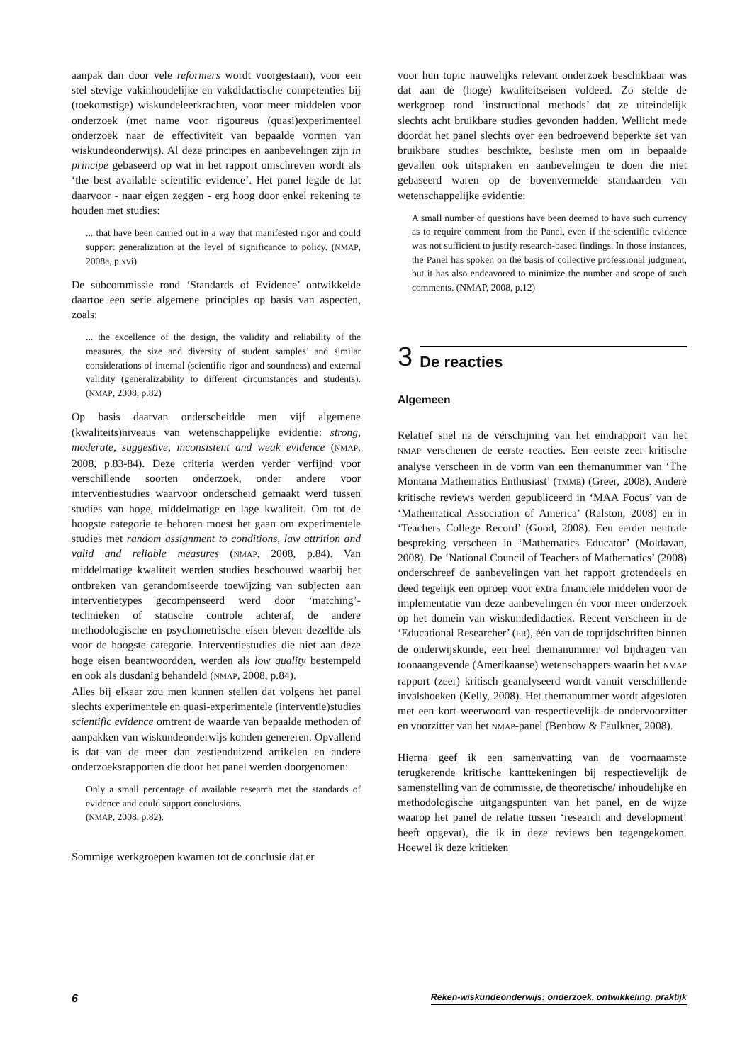aanpak dan door vele reformers wordt voorgestaan), voor een stel stevige vakinhoudelijke en vakdidactische competenties bij (toekomstige) wiskundeleerkrachten, voor meer middelen voor onderzoek (met name voor rigoureus (quasi)experimenteel onderzoek naar de effectiviteit van bepaalde vormen van wiskundeonderwijs). Al deze principes en aanbevelingen zijn in principe gebaseerd op wat in het rapport omschreven wordt als ‘the best available scientific evidence’. Het panel legde de lat daarvoor - naar eigen zeggen - erg hoog door enkel rekening te houden met studies:
... that have been carried out in a way that manifested rigor and could support generalization at the level of significance to policy. (NMAP, 2008a, p.xvi)
De subcommissie rond ‘Standards of Evidence’ ontwikkelde daartoe een serie algemene principles op basis van aspecten, zoals:
... the excellence of the design, the validity and reliability of the measures, the size and diversity of student samples’ and similar considerations of internal (scientific rigor and soundness) and external validity (generalizability to different circumstances and students). (NMAP, 2008, p.82)
Op basis daarvan onderscheidde men vijf algemene (kwaliteits)niveaus van wetenschappelijke evidentie: strong, moderate, suggestive, inconsistent and weak evidence (NMAP, 2008, p.83-84). Deze criteria werden verder verfijnd voor verschillende soorten onderzoek, onder andere voor interventiestudies waarvoor onderscheid gemaakt werd tussen studies van hoge, middelmatige en lage kwaliteit. Om tot de hoogste categorie te behoren moest het gaan om experimentele studies met random assignment to conditions, law attrition and valid and reliable measures (NMAP, 2008, p.84). Van middelmatige kwaliteit werden studies beschouwd waarbij het ontbreken van gerandomiseerde toewijzing van subjecten aan interventietypes gecompenseerd werd door ‘matching’-technieken of statische controle achteraf; de andere methodologische en psychometrische eisen bleven dezelfde als voor de hoogste categorie. Interventiestudies die niet aan deze hoge eisen beantwoordden, werden als low quality bestempeld en ook als dusdanig behandeld (NMAP, 2008, p.84).
Alles bij elkaar zou men kunnen stellen dat volgens het panel slechts experimentele en quasi-experimentele (interventie)studies scientific evidence omtrent de waarde van bepaalde methoden of aanpakken van wiskundeonderwijs konden genereren. Opvallend is dat van de meer dan zestienduizend artikelen en andere onderzoeksrapporten die door het panel werden doorgenomen:
Only a small percentage of available research met the standards of evidence and could support conclusions.
(NMAP, 2008, p.82).
Sommige werkgroepen kwamen tot de conclusie dat er
voor hun topic nauwelijks relevant onderzoek beschikbaar was dat aan de (hoge) kwaliteitseisen voldeed. Zo stelde de werkgroep rond ‘instructional methods’ dat ze uiteindelijk slechts acht bruikbare studies gevonden hadden. Wellicht mede doordat het panel slechts over een bedroevend beperkte set van bruikbare studies beschikte, besliste men om in bepaalde gevallen ook uitspraken en aanbevelingen te doen die niet gebaseerd waren op de bovenvermelde standaarden van wetenschappelijke evidentie:
A small number of questions have been deemed to have such currency as to require comment from the Panel, even if the scientific evidence was not sufficient to justify research-based findings. In those instances, the Panel has spoken on the basis of collective professional judgment, but it has also endeavored to minimize the number and scope of such comments. (NMAP, 2008, p.12)
3 De reacties
Algemeen
Relatief snel na de verschijning van het eindrapport van het NMAP verschenen de eerste reacties. Een eerste zeer kritische analyse verscheen in de vorm van een themanummer van ‘The Montana Mathematics Enthusiast’ (TMME) (Greer, 2008). Andere kritische reviews werden gepubliceerd in ‘MAA Focus’ van de ‘Mathematical Association of America’ (Ralston, 2008) en in ‘Teachers College Record’ (Good, 2008). Een eerder neutrale bespreking verscheen in ‘Mathematics Educator’ (Moldavan, 2008). De ‘National Council of Teachers of Mathematics’ (2008) onderschreef de aanbevelingen van het rapport grotendeels en deed tegelijk een oproep voor extra financiële middelen voor de implementatie van deze aanbevelingen én voor meer onderzoek op het domein van wiskundedidactiek. Recent verscheen in de ‘Educational Researcher’ (ER), één van de toptijdschriften binnen de onderwijskunde, een heel themanummer vol bijdragen van toonaangevende (Amerikaanse) wetenschappers waarin het NMAP rapport (zeer) kritisch geanalyseerd wordt vanuit verschillende invalshoeken (Kelly, 2008). Het themanummer wordt afgesloten met een kort weerwoord van respectievelijk de ondervoorzitter en voorzitter van het NMAP-panel (Benbow & Faulkner, 2008).
Hierna geef ik een samenvatting van de voornaamste terugkerende kritische kanttekeningen bij respectievelijk de samenstelling van de commissie, de theoretische/ inhoudelijke en methodologische uitgangspunten van het panel, en de wijze waarop het panel de relatie tussen ‘research and development’ heeft opgevat), die ik in deze reviews ben tegengekomen. Hoewel ik deze kritieken
6 Reken-wiskundeonderwijs: onderzoek, ontwikkeling, praktijk